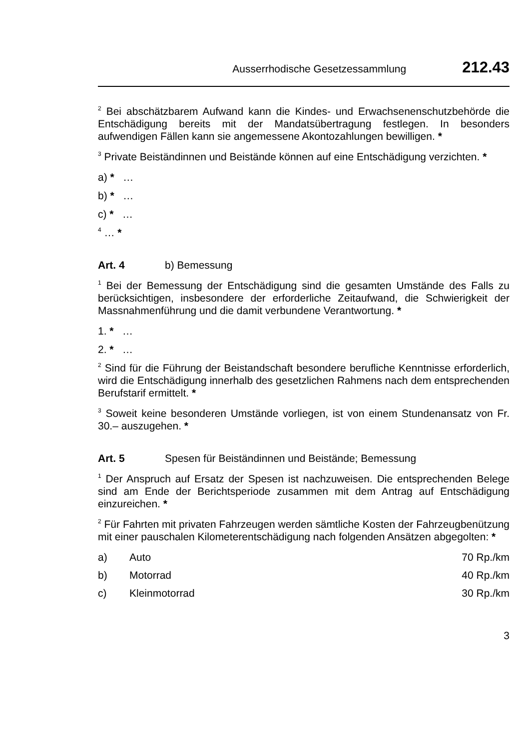Ausserrhodische Gesetzessammlung 212.43
<sup>2</sup> Bei abschätzbarem Aufwand kann die Kindes- und Erwachsenenschutzbehörde die Entschädigung bereits mit der Mandatsübertragung festlegen. In besonders aufwendigen Fällen kann sie angemessene Akontozahlungen bewilligen. *
<sup>3</sup> Private Beiständinnen und Beistände können auf eine Entschädigung verzichten. *
a) * …
b) * …
c) * …
<sup>4</sup> … *
Art. 4 b) Bemessung
<sup>1</sup> Bei der Bemessung der Entschädigung sind die gesamten Umstände des Falls zu berücksichtigen, insbesondere der erforderliche Zeitaufwand, die Schwierigkeit der Massnahmenführung und die damit verbundene Verantwortung. *
1. * …
2. * …
<sup>2</sup> Sind für die Führung der Beistandschaft besondere berufliche Kenntnisse erforderlich, wird die Entschädigung innerhalb des gesetzlichen Rahmens nach dem entsprechenden Berufstarif ermittelt. *
<sup>3</sup> Soweit keine besonderen Umstände vorliegen, ist von einem Stundenansatz von Fr. 30.– auszugehen. *
Art. 5 Spesen für Beiständinnen und Beistände; Bemessung
<sup>1</sup> Der Anspruch auf Ersatz der Spesen ist nachzuweisen. Die entsprechenden Belege sind am Ende der Berichtsperiode zusammen mit dem Antrag auf Entschädigung einzureichen. *
<sup>2</sup> Für Fahrten mit privaten Fahrzeugen werden sämtliche Kosten der Fahrzeugbenützung mit einer pauschalen Kilometerentschädigung nach folgenden Ansätzen abgegolten: *
a) Auto 70 Rp./km
b) Motorrad 40 Rp./km
c) Kleinmotorrad 30 Rp./km
3